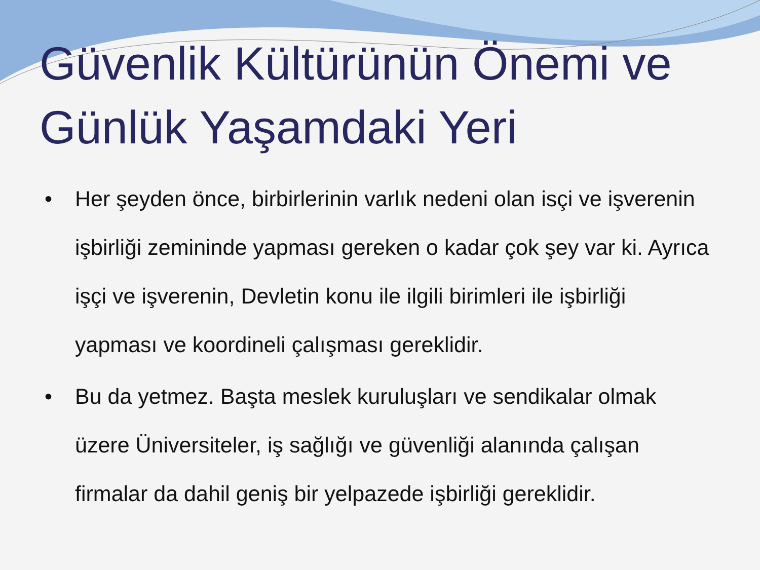Güvenlik Kültürünün Önemi ve Günlük Yaşamdaki Yeri
• Her şeyden önce, birbirlerinin varlık nedeni olan isçi ve işverenin işbirliği zemininde yapması gereken o kadar çok şey var ki. Ayrıca işçi ve işverenin, Devletin konu ile ilgili birimleri ile işbirliği yapması ve koordineli çalışması gereklidir.
• Bu da yetmez. Başta meslek kuruluşları ve sendikalar olmak üzere Üniversiteler, iş sağlığı ve güvenliği alanında çalışan firmalar da dahil geniş bir yelpazede işbirliği gereklidir.